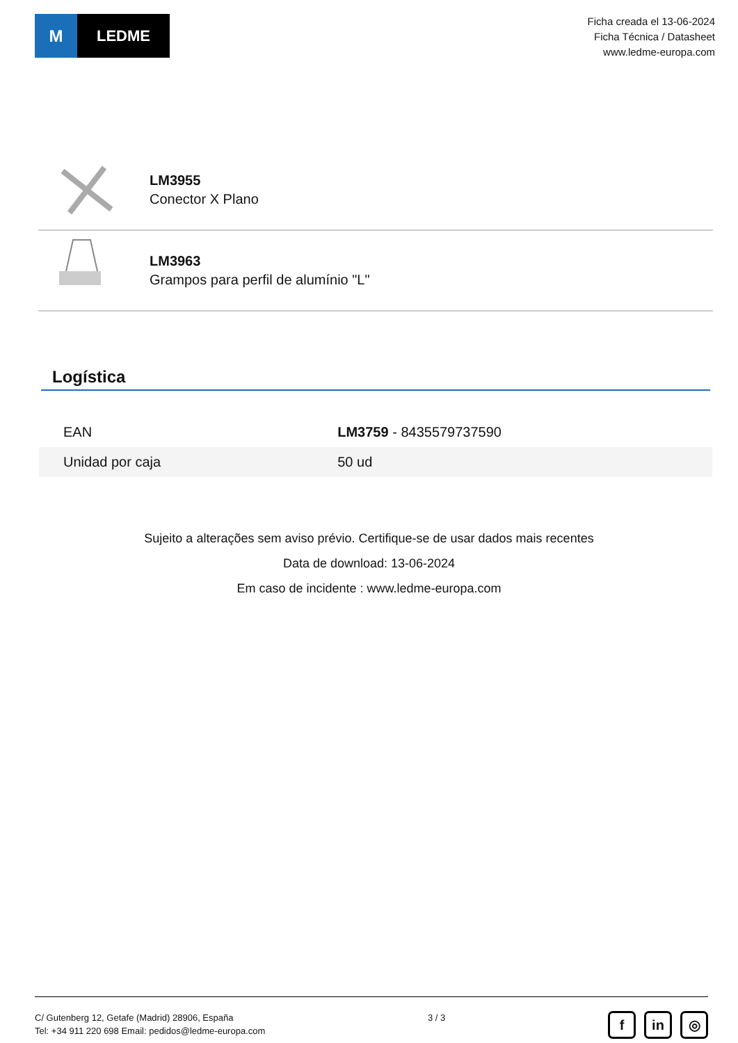M LEDME
Ficha creada el 13-06-2024
Ficha Técnica / Datasheet
www.ledme-europa.com
LM3955
Conector X Plano
LM3963
Grampos para perfil de alumínio "L"
Logística
| EAN | LM3759 - 8435579737590 |
| Unidad por caja | 50 ud |
Sujeito a alterações sem aviso prévio. Certifique-se de usar dados mais recentes
Data de download: 13-06-2024
Em caso de incidente : www.ledme-europa.com
C/ Gutenberg 12, Getafe (Madrid) 28906, España
Tel: +34 911 220 698 Email: pedidos@ledme-europa.com
3 / 3
fin ◎